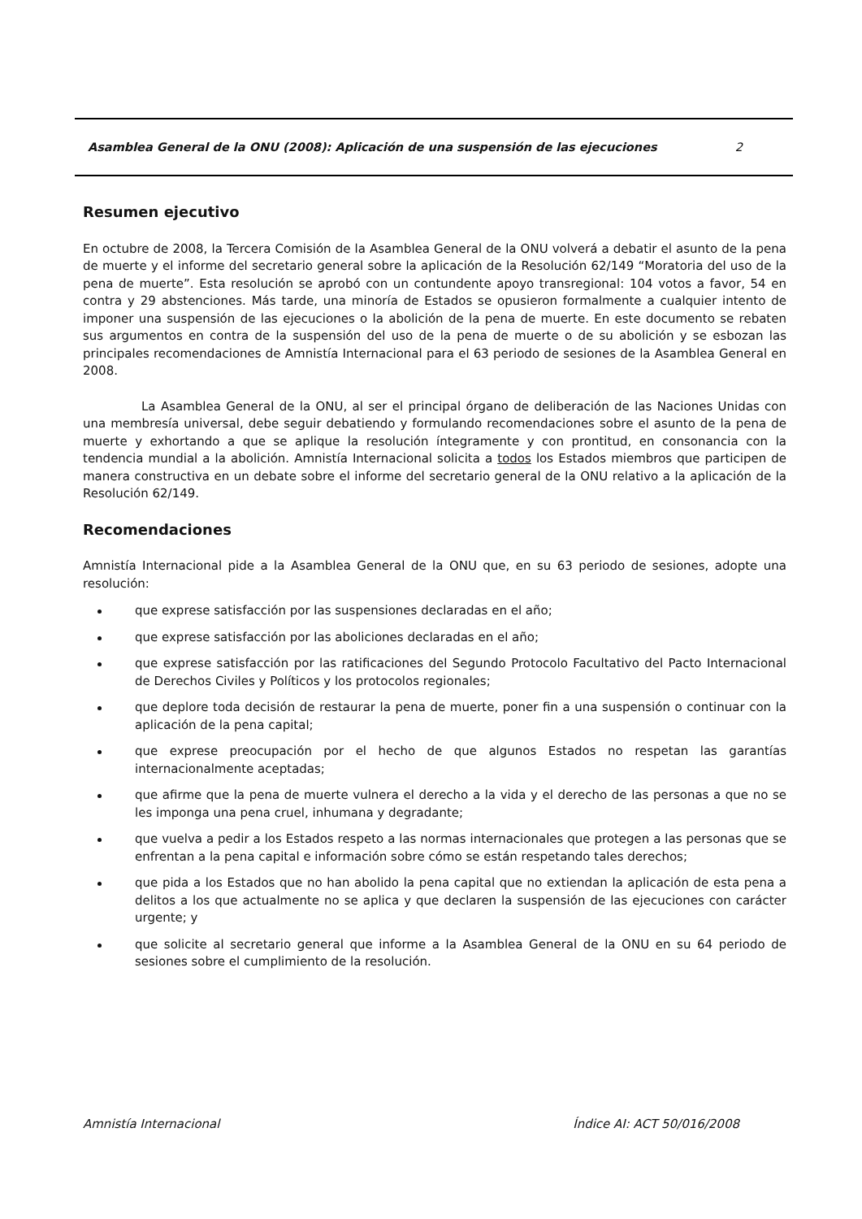Asamblea General de la ONU (2008): Aplicación de una suspensión de las ejecuciones 2
Resumen ejecutivo
En octubre de 2008, la Tercera Comisión de la Asamblea General de la ONU volverá a debatir el asunto de la pena de muerte y el informe del secretario general sobre la aplicación de la Resolución 62/149 “Moratoria del uso de la pena de muerte”. Esta resolución se aprobó con un contundente apoyo transregional: 104 votos a favor, 54 en contra y 29 abstenciones. Más tarde, una minoría de Estados se opusieron formalmente a cualquier intento de imponer una suspensión de las ejecuciones o la abolición de la pena de muerte. En este documento se rebaten sus argumentos en contra de la suspensión del uso de la pena de muerte o de su abolición y se esbozan las principales recomendaciones de Amnistía Internacional para el 63 periodo de sesiones de la Asamblea General en 2008.
La Asamblea General de la ONU, al ser el principal órgano de deliberación de las Naciones Unidas con una membresía universal, debe seguir debatiendo y formulando recomendaciones sobre el asunto de la pena de muerte y exhortando a que se aplique la resolución íntegramente y con prontitud, en consonancia con la tendencia mundial a la abolición. Amnistía Internacional solicita a todos los Estados miembros que participen de manera constructiva en un debate sobre el informe del secretario general de la ONU relativo a la aplicación de la Resolución 62/149.
Recomendaciones
Amnistía Internacional pide a la Asamblea General de la ONU que, en su 63 periodo de sesiones, adopte una resolución:
que exprese satisfacción por las suspensiones declaradas en el año;
que exprese satisfacción por las aboliciones declaradas en el año;
que exprese satisfacción por las ratificaciones del Segundo Protocolo Facultativo del Pacto Internacional de Derechos Civiles y Políticos y los protocolos regionales;
que deplore toda decisión de restaurar la pena de muerte, poner fin a una suspensión o continuar con la aplicación de la pena capital;
que exprese preocupación por el hecho de que algunos Estados no respetan las garantías internacionalmente aceptadas;
que afirme que la pena de muerte vulnera el derecho a la vida y el derecho de las personas a que no se les imponga una pena cruel, inhumana y degradante;
que vuelva a pedir a los Estados respeto a las normas internacionales que protegen a las personas que se enfrentan a la pena capital e información sobre cómo se están respetando tales derechos;
que pida a los Estados que no han abolido la pena capital que no extiendan la aplicación de esta pena a delitos a los que actualmente no se aplica y que declaren la suspensión de las ejecuciones con carácter urgente; y
que solicite al secretario general que informe a la Asamblea General de la ONU en su 64 periodo de sesiones sobre el cumplimiento de la resolución.
Amnistía Internacional Índice AI: ACT 50/016/2008